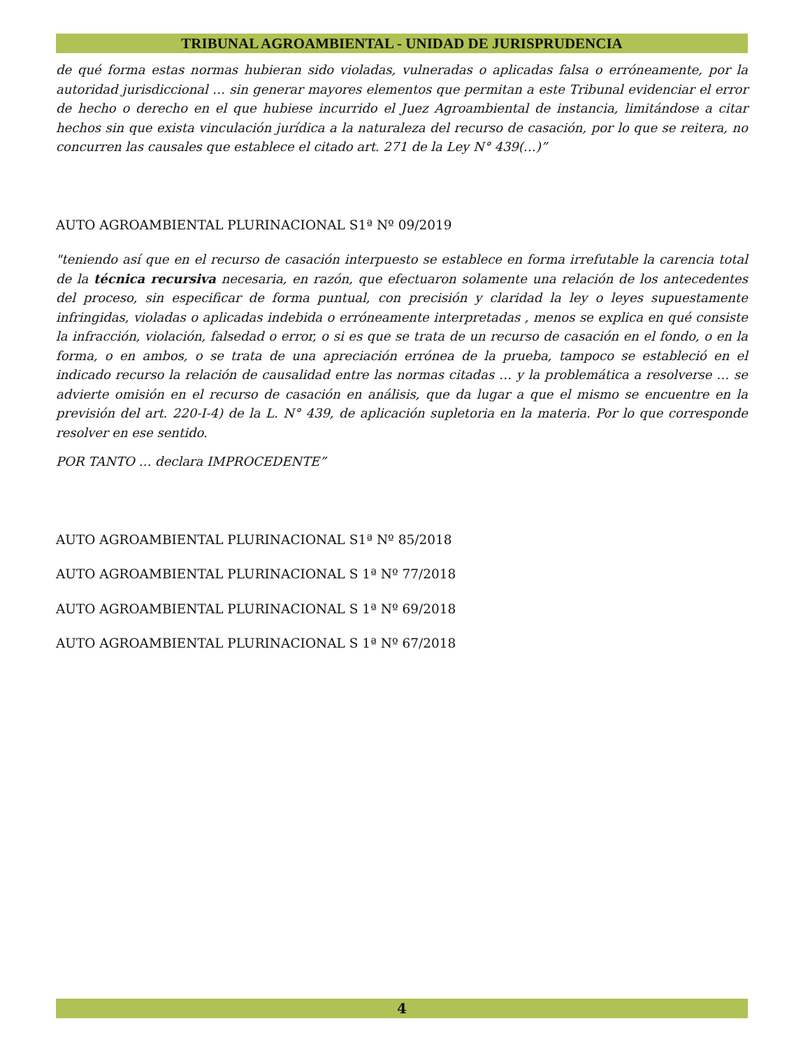TRIBUNAL AGROAMBIENTAL - UNIDAD DE JURISPRUDENCIA
de qué forma estas normas hubieran sido violadas, vulneradas o aplicadas falsa o erróneamente, por la autoridad jurisdiccional … sin generar mayores elementos que permitan a este Tribunal evidenciar el error de hecho o derecho en el que hubiese incurrido el Juez Agroambiental de instancia, limitándose a citar hechos sin que exista vinculación jurídica a la naturaleza del recurso de casación, por lo que se reitera, no concurren las causales que establece el citado art. 271 de la Ley N° 439(…)”
AUTO AGROAMBIENTAL PLURINACIONAL S1ª Nº 09/2019
"teniendo así que en el recurso de casación interpuesto se establece en forma irrefutable la carencia total de la técnica recursiva necesaria, en razón, que efectuaron solamente una relación de los antecedentes del proceso, sin especificar de forma puntual, con precisión y claridad la ley o leyes supuestamente infringidas, violadas o aplicadas indebida o erróneamente interpretadas , menos se explica en qué consiste la infracción, violación, falsedad o error, o si es que se trata de un recurso de casación en el fondo, o en la forma, o en ambos, o se trata de una apreciación errónea de la prueba, tampoco se estableció en el indicado recurso la relación de causalidad entre las normas citadas … y la problemática a resolverse … se advierte omisión en el recurso de casación en análisis, que da lugar a que el mismo se encuentre en la previsión del art. 220-I-4) de la L. N° 439, de aplicación supletoria en la materia. Por lo que corresponde resolver en ese sentido.
POR TANTO … declara IMPROCEDENTE”
AUTO AGROAMBIENTAL PLURINACIONAL S1ª Nº 85/2018
AUTO AGROAMBIENTAL PLURINACIONAL S 1ª Nº 77/2018
AUTO AGROAMBIENTAL PLURINACIONAL S 1ª Nº 69/2018
AUTO AGROAMBIENTAL PLURINACIONAL S 1ª Nº 67/2018
4